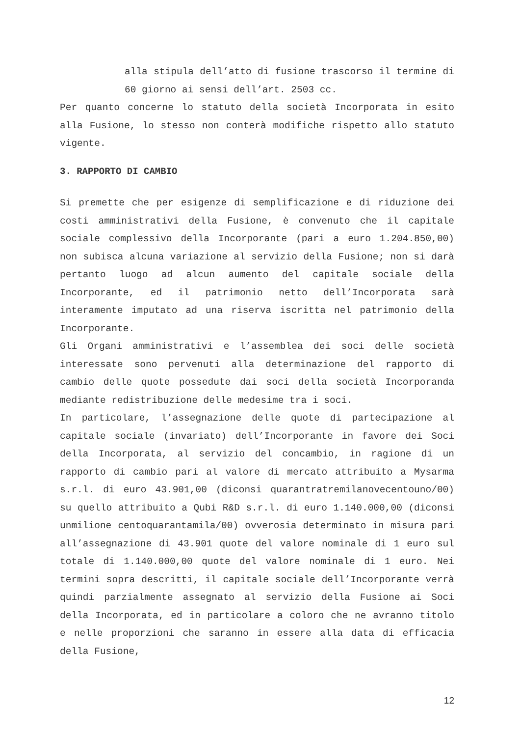alla stipula dell’atto di fusione trascorso il termine di 60 giorno ai sensi dell’art. 2503 cc.
Per quanto concerne lo statuto della società Incorporata in esito alla Fusione, lo stesso non conterà modifiche rispetto allo statuto vigente.
3. RAPPORTO DI CAMBIO
Si premette che per esigenze di semplificazione e di riduzione dei costi amministrativi della Fusione, è convenuto che il capitale sociale complessivo della Incorporante (pari a euro 1.204.850,00) non subisca alcuna variazione al servizio della Fusione; non si darà pertanto luogo ad alcun aumento del capitale sociale della Incorporante, ed il patrimonio netto dell’Incorporata sarà interamente imputato ad una riserva iscritta nel patrimonio della Incorporante.
Gli Organi amministrativi e l’assemblea dei soci delle società interessate sono pervenuti alla determinazione del rapporto di cambio delle quote possedute dai soci della società Incorporanda mediante redistribuzione delle medesime tra i soci.
In particolare, l’assegnazione delle quote di partecipazione al capitale sociale (invariato) dell’Incorporante in favore dei Soci della Incorporata, al servizio del concambio, in ragione di un rapporto di cambio pari al valore di mercato attribuito a Mysarma s.r.l. di euro 43.901,00 (diconsi quarantratremilanovecentouno/00) su quello attribuito a Qubi R&D s.r.l. di euro 1.140.000,00 (diconsi unmilione centoquarantamila/00) ovverosia determinato in misura pari all’assegnazione di 43.901 quote del valore nominale di 1 euro sul totale di 1.140.000,00 quote del valore nominale di 1 euro. Nei termini sopra descritti, il capitale sociale dell’Incorporante verrà quindi parzialmente assegnato al servizio della Fusione ai Soci della Incorporata, ed in particolare a coloro che ne avranno titolo e nelle proporzioni che saranno in essere alla data di efficacia della Fusione,
12